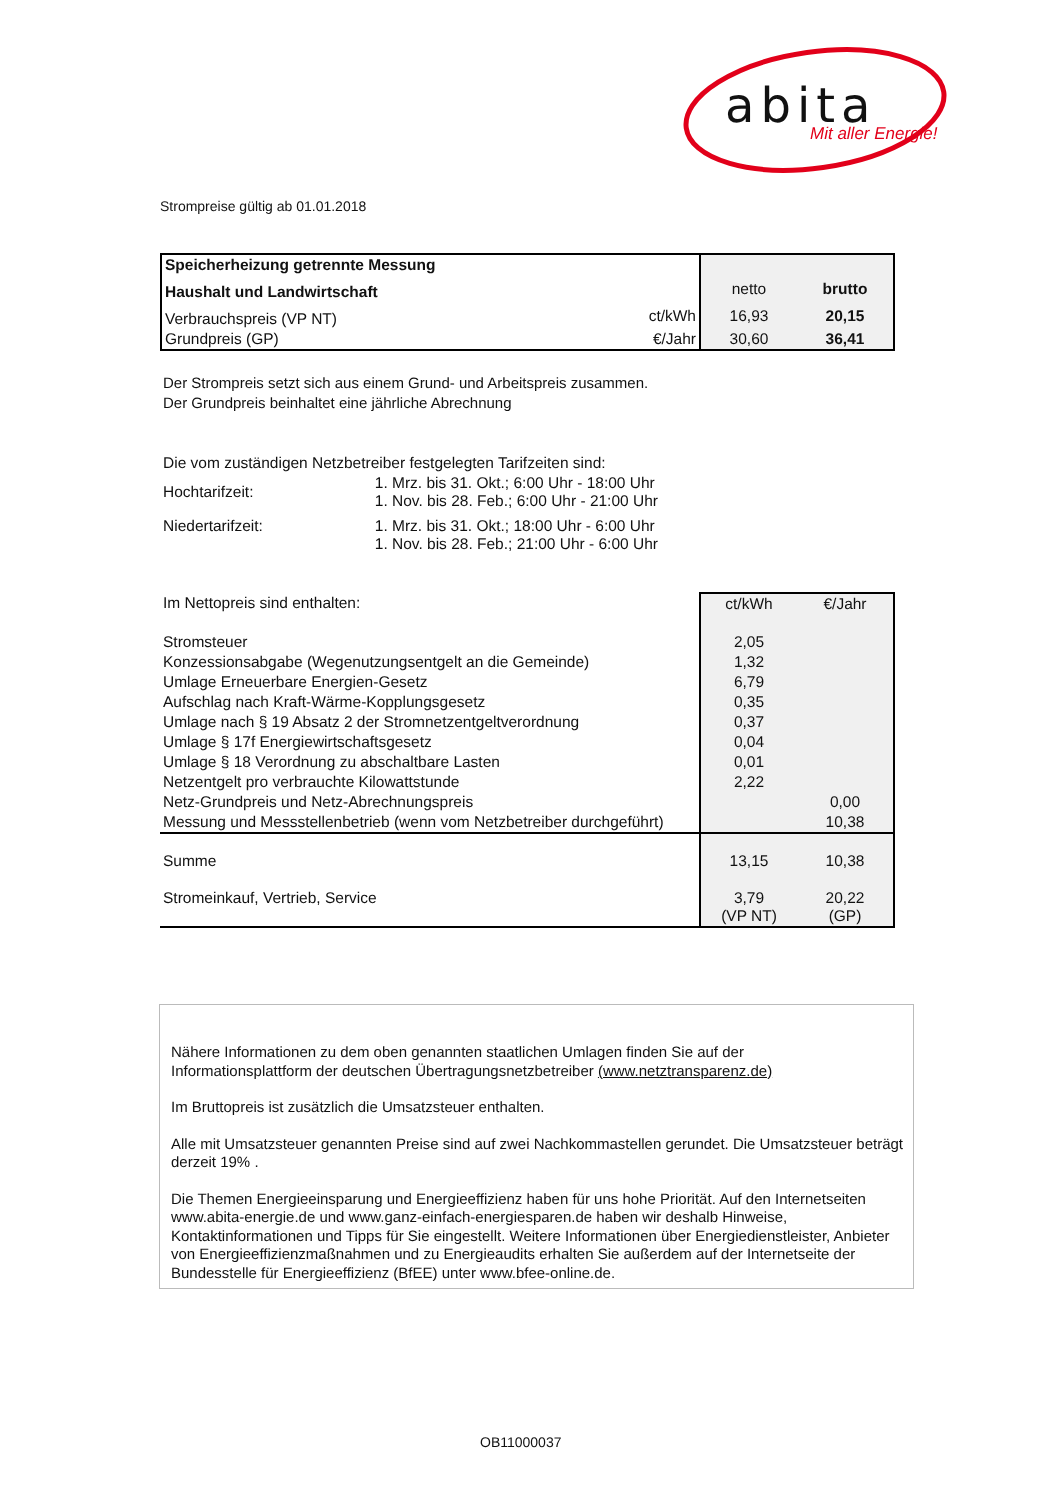abita Mit aller Energie!
Strompreise gültig ab 01.01.2018
| Speicherheizung getrennte Messung | | | |
| Haushalt und Landwirtschaft | | netto | brutto |
| Verbrauchspreis (VP NT) | ct/kWh | 16,93 | 20,15 |
| Grundpreis (GP) | €/Jahr | 30,60 | 36,41 |
Der Strompreis setzt sich aus einem Grund- und Arbeitspreis zusammen.
Der Grundpreis beinhaltet eine jährliche Abrechnung
| Die vom zuständigen Netzbetreiber festgelegten Tarifzeiten sind: | |
| Hochtarifzeit: | 1. Mrz. bis 31. Okt.; 6:00 Uhr - 18:00 Uhr 1. Nov. bis 28. Feb.; 6:00 Uhr - 21:00 Uhr |
| Niedertarifzeit: | 1. Mrz. bis 31. Okt.; 18:00 Uhr - 6:00 Uhr 1. Nov. bis 28. Feb.; 21:00 Uhr - 6:00 Uhr |
| Im Nettopreis sind enthalten: | ct/kWh | €/Jahr |
| Stromsteuer | 2,05 | |
| Konzessionsabgabe (Wegenutzungsentgelt an die Gemeinde) | 1,32 | |
| Umlage Erneuerbare Energien-Gesetz | 6,79 | |
| Aufschlag nach Kraft-Wärme-Kopplungsgesetz | 0,35 | |
| Umlage nach § 19 Absatz 2 der Stromnetzentgeltverordnung | 0,37 | |
| Umlage § 17f Energiewirtschaftsgesetz | 0,04 | |
| Umlage § 18 Verordnung zu abschaltbare Lasten | 0,01 | |
| Netzentgelt pro verbrauchte Kilowattstunde | 2,22 | |
| Netz-Grundpreis und Netz-Abrechnungspreis | | 0,00 |
| Messung und Messstellenbetrieb (wenn vom Netzbetreiber durchgeführt) | | 10,38 |
| Summe | 13,15 | 10,38 |
| Stromeinkauf, Vertrieb, Service | 3,79 (VP NT) | 20,22 (GP) |
Nähere Informationen zu dem oben genannten staatlichen Umlagen finden Sie auf der
Informationsplattform der deutschen Übertragungsnetzbetreiber (www.netztransparenz.de)
Im Bruttopreis ist zusätzlich die Umsatzsteuer enthalten.
Alle mit Umsatzsteuer genannten Preise sind auf zwei Nachkommastellen gerundet. Die Umsatzsteuer beträgt derzeit 19% .
Die Themen Energieeinsparung und Energieeffizienz haben für uns hohe Priorität. Auf den Internetseiten www.abita-energie.de und www.ganz-einfach-energiesparen.de haben wir deshalb Hinweise, Kontaktinformationen und Tipps für Sie eingestellt. Weitere Informationen über Energiedienstleister, Anbieter von Energieeffizienzmaßnahmen und zu Energieaudits erhalten Sie außerdem auf der Internetseite der Bundesstelle für Energieeffizienz (BfEE) unter www.bfee-online.de.
OB11000037